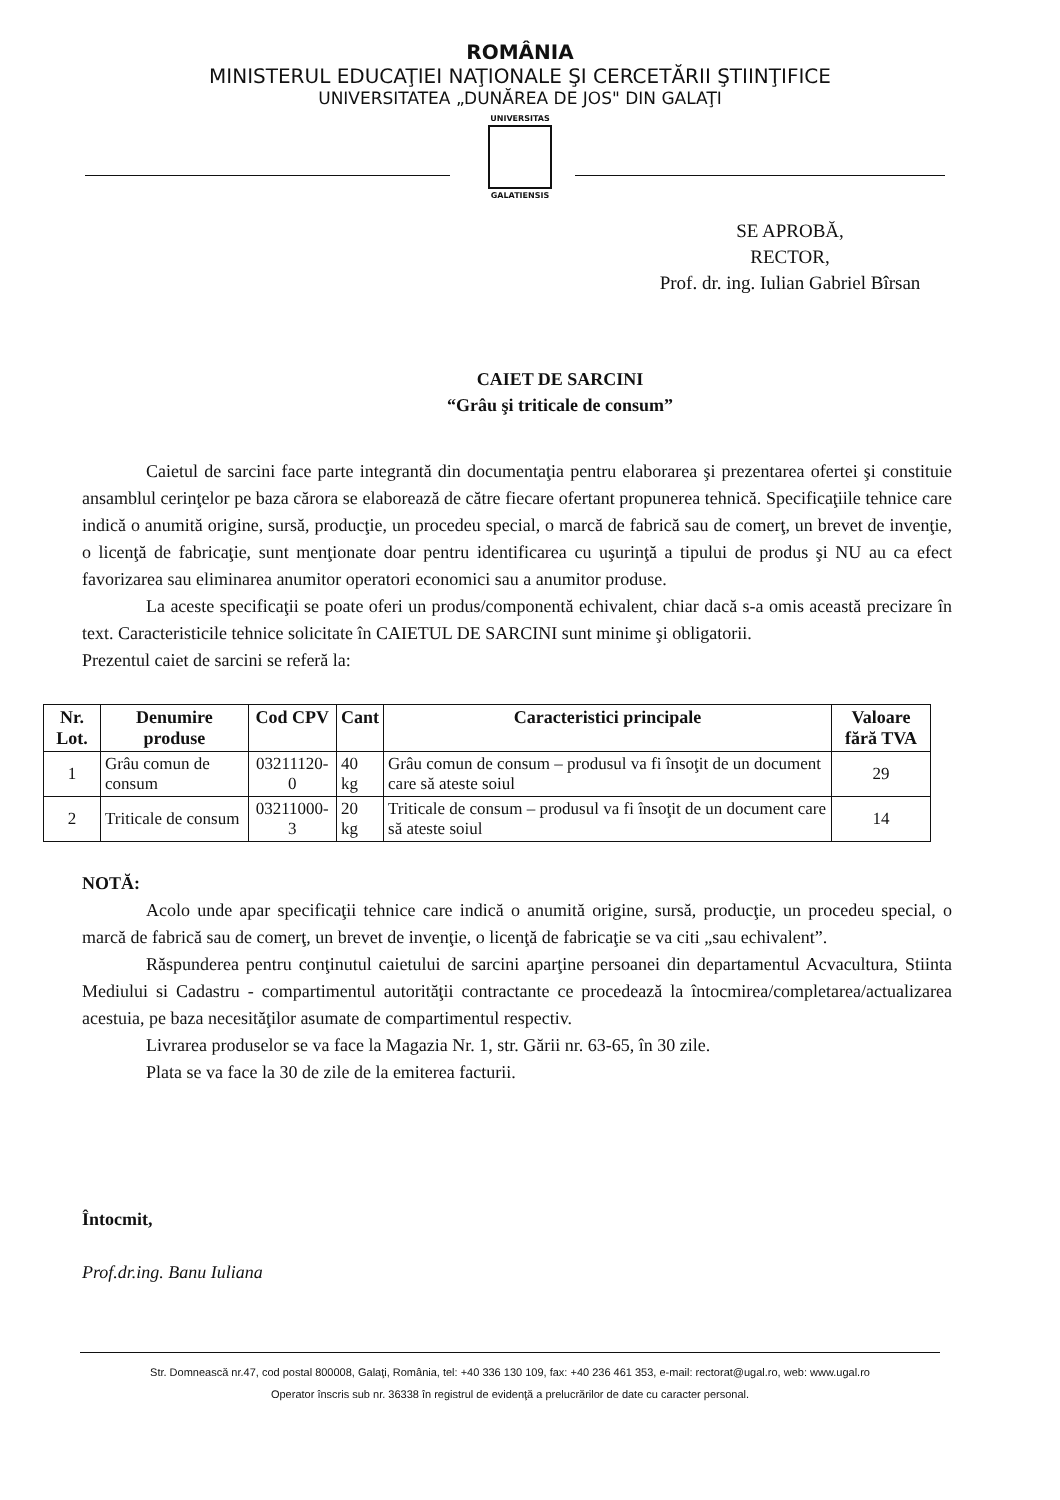ROMÂNIA
MINISTERUL EDUCAŢIEI NAŢIONALE ŞI CERCETĂRII ŞTIINŢIFICE
UNIVERSITATEA „DUNĂREA DE JOS" DIN GALAŢI
UNIVERSITAS
GALATIENSIS
SE APROBĂ,
RECTOR,
Prof. dr. ing. Iulian Gabriel Bîrsan
CAIET DE SARCINI
“Grâu şi triticale de consum”
Caietul de sarcini face parte integrantă din documentaţia pentru elaborarea şi prezentarea ofertei şi constituie ansamblul cerinţelor pe baza cărora se elaborează de către fiecare ofertant propunerea tehnică. Specificaţiile tehnice care indică o anumită origine, sursă, producţie, un procedeu special, o marcă de fabrică sau de comerţ, un brevet de invenţie, o licenţă de fabricaţie, sunt menţionate doar pentru identificarea cu uşurinţă a tipului de produs şi NU au ca efect favorizarea sau eliminarea anumitor operatori economici sau a anumitor produse.
La aceste specificaţii se poate oferi un produs/componentă echivalent, chiar dacă s-a omis această precizare în text. Caracteristicile tehnice solicitate în CAIETUL DE SARCINI sunt minime şi obligatorii.
Prezentul caiet de sarcini se referă la:
| Nr. Lot. | Denumire produse | Cod CPV | Cant | Caracteristici principale | Valoare fără TVA |
| --- | --- | --- | --- | --- | --- |
| 1 | Grâu comun de consum | 03211120-0 | 40 kg | Grâu comun de consum – produsul va fi însoţit de un document care să ateste soiul | 29 |
| 2 | Triticale de consum | 03211000-3 | 20 kg | Triticale de consum – produsul va fi însoţit de un document care să ateste soiul | 14 |
NOTĂ:
Acolo unde apar specificaţii tehnice care indică o anumită origine, sursă, producţie, un procedeu special, o marcă de fabrică sau de comerţ, un brevet de invenţie, o licenţă de fabricaţie se va citi „sau echivalent”.
Răspunderea pentru conţinutul caietului de sarcini aparţine persoanei din departamentul Acvacultura, Stiinta Mediului si Cadastru - compartimentul autorităţii contractante ce procedează la întocmirea/completarea/actualizarea acestuia, pe baza necesităţilor asumate de compartimentul respectiv.
Livrarea produselor se va face la Magazia Nr. 1, str. Gării nr. 63-65, în 30 zile.
Plata se va face la 30 de zile de la emiterea facturii.
Întocmit,
Prof.dr.ing. Banu Iuliana
Str. Domnească nr.47, cod postal 800008, Galaţi, România, tel: +40 336 130 109, fax: +40 236 461 353, e-mail: rectorat@ugal.ro, web: www.ugal.ro
Operator înscris sub nr. 36338 în registrul de evidenţă a prelucrărilor de date cu caracter personal.